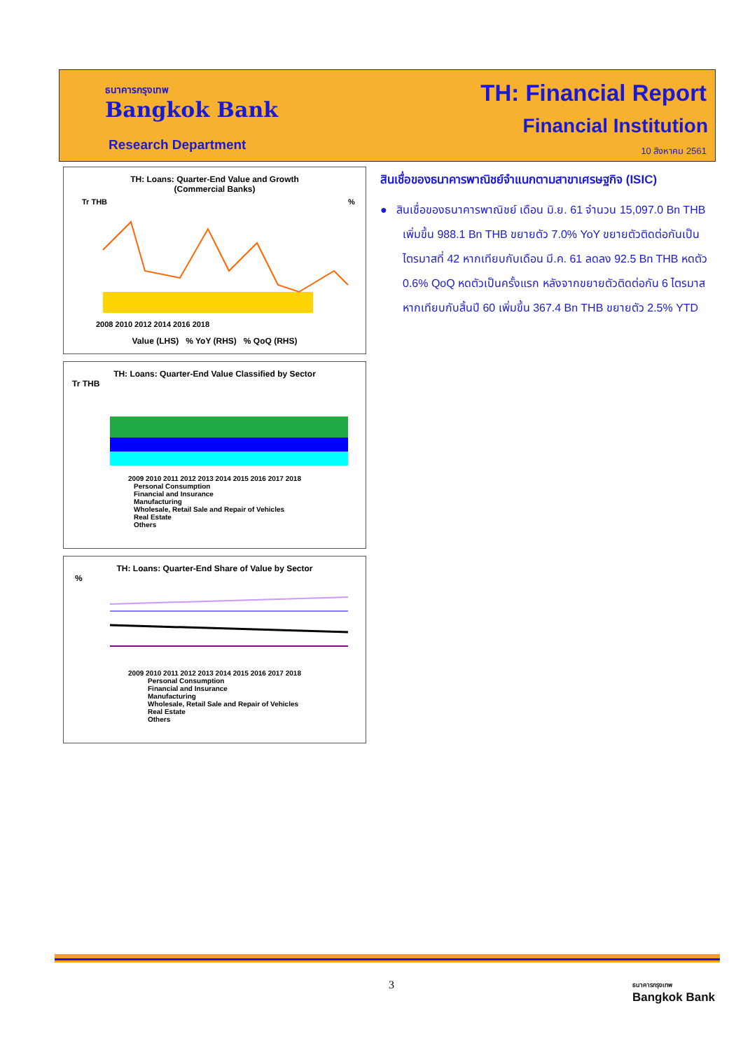ธนาคารกรุงเทพ
Bangkok Bank
Research Department
TH: Financial Report
Financial Institution
10 สิงหาคม 2561
TH: Loans: Quarter-End Value and Growth
(Commercial Banks)
Tr THB
%
2008 2010 2012 2014 2016 2018
Value (LHS) % YoY (RHS) % QoQ (RHS)
TH: Loans: Quarter-End Value Classified by Sector
Tr THB
2009 2010 2011 2012 2013 2014 2015 2016 2017 2018
Personal Consumption
Financial and Insurance
Manufacturing
Wholesale, Retail Sale and Repair of Vehicles
Real Estate
Others
TH: Loans: Quarter-End Share of Value by Sector
%
2009 2010 2011 2012 2013 2014 2015 2016 2017 2018
Personal Consumption
Financial and Insurance
Manufacturing
Wholesale, Retail Sale and Repair of Vehicles
Real Estate
Others
สินเชื่อของธนาคารพาณิชย์จำแนกตามสาขาเศรษฐกิจ (ISIC)
● สินเชื่อของธนาคารพาณิชย์ เดือน มิ.ย. 61 จำนวน 15,097.0 Bn THB เพิ่มขึ้น 988.1 Bn THB ขยายตัว 7.0% YoY ขยายตัวติดต่อกันเป็นไตรมาสที่ 42 หากเทียบกับเดือน มี.ค. 61 ลดลง 92.5 Bn THB หดตัว 0.6% QoQ หดตัวเป็นครั้งแรก หลังจากขยายตัวติดต่อกัน 6 ไตรมาส หากเทียบกับสิ้นปี 60 เพิ่มขึ้น 367.4 Bn THB ขยายตัว 2.5% YTD
3
ธนาคารกรุงเทพ
Bangkok Bank